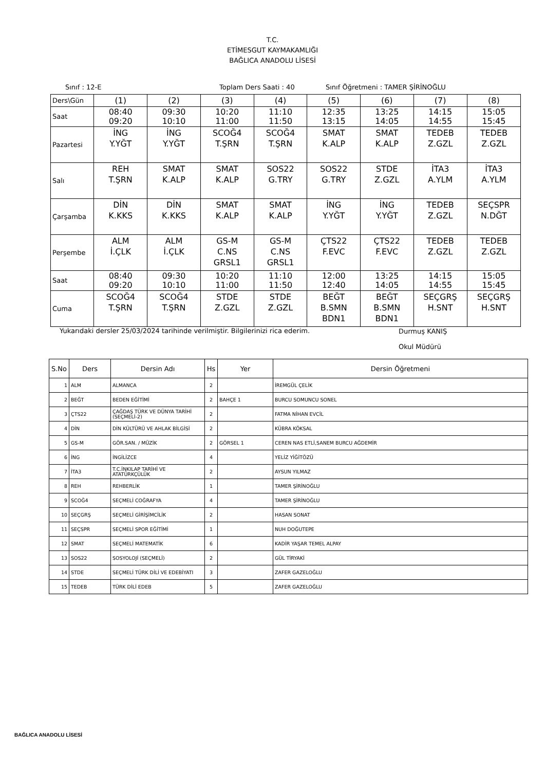T.C.
ETİMESGUT KAYMAKAMLIĞI
BAĞLICA ANADOLU LİSESİ
Sınıf : 12-E Toplam Ders Saati : 40 Sınıf Öğretmeni : TAMER ŞİRİNOĞLU
| Ders\Gün | (1) | (2) | (3) | (4) | (5) | (6) | (7) | (8) |
| Saat | 08:40 09:20 | 09:30 10:10 | 10:20 11:00 | 11:10 11:50 | 12:35 13:15 | 13:25 14:05 | 14:15 14:55 | 15:05 15:45 |
| Pazartesi | İNG Y.YĞT | İNG Y.YĞT | SCOĞ4 T.ŞRN | SCOĞ4 T.ŞRN | SMAT K.ALP | SMAT K.ALP | TEDEB Z.GZL | TEDEB Z.GZL |
| Salı | REH T.ŞRN | SMAT K.ALP | SMAT K.ALP | SOS22 G.TRY | SOS22 G.TRY | STDE Z.GZL | İTA3 A.YLM | İTA3 A.YLM |
| Çarşamba | DİN K.KKS | DİN K.KKS | SMAT K.ALP | SMAT K.ALP | İNG Y.YĞT | İNG Y.YĞT | TEDEB Z.GZL | SEÇSPR N.DĞT |
| Perşembe | ALM İ.ÇLK | ALM İ.ÇLK | GS-M C.NS GRSL1 | GS-M C.NS GRSL1 | ÇTS22 F.EVC | ÇTS22 F.EVC | TEDEB Z.GZL | TEDEB Z.GZL |
| Saat | 08:40 09:20 | 09:30 10:10 | 10:20 11:00 | 11:10 11:50 | 12:00 12:40 | 13:25 14:05 | 14:15 14:55 | 15:05 15:45 |
| Cuma | SCOĞ4 T.ŞRN | SCOĞ4 T.ŞRN | STDE Z.GZL | STDE Z.GZL | BEĞT B.SMN BDN1 | BEĞT B.SMN BDN1 | SEÇGRŞ H.SNT | SEÇGRŞ H.SNT |
Yukarıdaki dersler 25/03/2024 tarihinde verilmiştir. Bilgilerinizi rica ederim. Durmuş KANIŞ
Okul Müdürü
| S.No | Ders | Dersin Adı | Hs | Yer | Dersin Öğretmeni |
| --- | --- | --- | --- | --- | --- |
| 1 | ALM | ALMANCA | 2 | | İREMGÜL ÇELİK |
| 2 | BEĞT | BEDEN EĞİTİMİ | 2 | BAHÇE 1 | BURCU SOMUNCU SONEL |
| 3 | ÇTS22 | ÇAĞDAŞ TÜRK VE DÜNYA TARİHİ (SEÇMELİ-2) | 2 | | FATMA NİHAN EVCİL |
| 4 | DİN | DİN KÜLTÜRÜ VE AHLAK BİLGİSİ | 2 | | KÜBRA KÖKSAL |
| 5 | GS-M | GÖR.SAN. / MÜZİK | 2 | GÖRSEL 1 | CEREN NAS ETLİ,SANEM BURCU AĞDEMİR |
| 6 | İNG | İNGİLİZCE | 4 | | YELİZ YİĞİTÖZÜ |
| 7 | İTA3 | T.C.İNKILAP TARİHİ VE ATATÜRKÇÜLÜK | 2 | | AYSUN YILMAZ |
| 8 | REH | REHBERLİK | 1 | | TAMER ŞİRİNOĞLU |
| 9 | SCOĞ4 | SEÇMELİ COĞRAFYA | 4 | | TAMER ŞİRİNOĞLU |
| 10 | SEÇGRŞ | SEÇMELİ GİRİŞİMCİLİK | 2 | | HASAN SONAT |
| 11 | SEÇSPR | SEÇMELİ SPOR EĞİTİMİ | 1 | | NUH DOĞUTEPE |
| 12 | SMAT | SEÇMELİ MATEMATİK | 6 | | KADİR YAŞAR TEMEL ALPAY |
| 13 | SOS22 | SOSYOLOJİ (SEÇMELİ) | 2 | | GÜL TİRYAKİ |
| 14 | STDE | SEÇMELİ TÜRK DİLİ VE EDEBİYATI | 3 | | ZAFER GAZELOĞLU |
| 15 | TEDEB | TÜRK DİLİ EDEB | 5 | | ZAFER GAZELOĞLU |
BAĞLICA ANADOLU LİSESİ